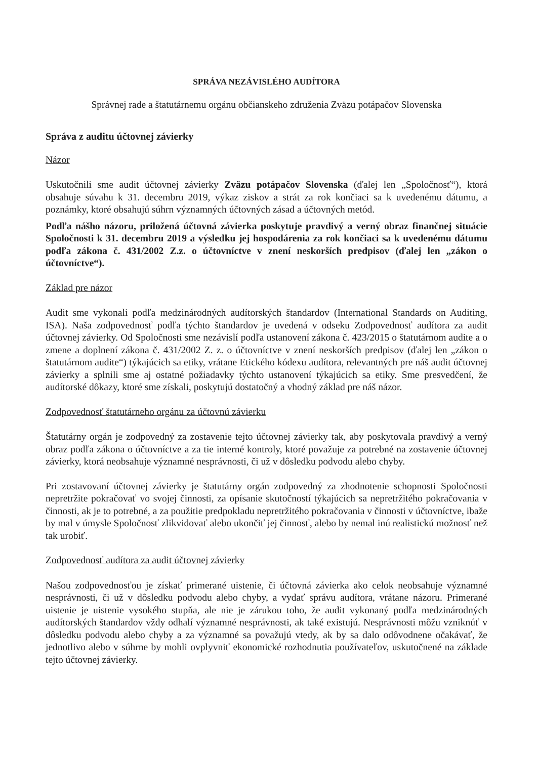SPRÁVA NEZÁVISLÉHO AUDÍTORA
Správnej rade a štatutárnemu orgánu občianskeho združenia Zväzu potápačov Slovenska
Správa z auditu účtovnej závierky
Názor
Uskutočnili sme audit účtovnej závierky Zväzu potápačov Slovenska (ďalej len „Spoločnosť“), ktorá obsahuje súvahu k 31. decembru 2019, výkaz ziskov a strát za rok končiaci sa k uvedenému dátumu, a poznámky, ktoré obsahujú súhrn významných účtovných zásad a účtovných metód.
Podľa nášho názoru, priložená účtovná závierka poskytuje pravdivý a verný obraz finančnej situácie Spoločnosti k 31. decembru 2019 a výsledku jej hospodárenia za rok končiaci sa k uvedenému dátumu podľa zákona č. 431/2002 Z.z. o účtovníctve v znení neskorších predpisov (ďalej len „zákon o účtovníctve“).
Základ pre názor
Audit sme vykonali podľa medzinárodných audítorských štandardov (International Standards on Auditing, ISA). Naša zodpovednosť podľa týchto štandardov je uvedená v odseku Zodpovednosť audítora za audit účtovnej závierky. Od Spoločnosti sme nezávislí podľa ustanovení zákona č. 423/2015 o štatutárnom audite a o zmene a doplnení zákona č. 431/2002 Z. z. o účtovníctve v znení neskorších predpisov (ďalej len „zákon o štatutárnom audite“) týkajúcich sa etiky, vrátane Etického kódexu audítora, relevantných pre náš audit účtovnej závierky a splnili sme aj ostatné požiadavky týchto ustanovení týkajúcich sa etiky. Sme presvedčení, že audítorské dôkazy, ktoré sme získali, poskytujú dostatočný a vhodný základ pre náš názor.
Zodpovednosť štatutárneho orgánu za účtovnú závierku
Štatutárny orgán je zodpovedný za zostavenie tejto účtovnej závierky tak, aby poskytovala pravdivý a verný obraz podľa zákona o účtovníctve a za tie interné kontroly, ktoré považuje za potrebné na zostavenie účtovnej závierky, ktorá neobsahuje významné nesprávnosti, či už v dôsledku podvodu alebo chyby.
Pri zostavovaní účtovnej závierky je štatutárny orgán zodpovedný za zhodnotenie schopnosti Spoločnosti nepretržite pokračovať vo svojej činnosti, za opísanie skutočností týkajúcich sa nepretržitého pokračovania v činnosti, ak je to potrebné, a za použitie predpokladu nepretržitého pokračovania v činnosti v účtovníctve, ibaže by mal v úmysle Spoločnosť zlikvidovať alebo ukončiť jej činnosť, alebo by nemal inú realistickú možnosť než tak urobiť.
Zodpovednosť audítora za audit účtovnej závierky
Našou zodpovednosťou je získať primerané uistenie, či účtovná závierka ako celok neobsahuje významné nesprávnosti, či už v dôsledku podvodu alebo chyby, a vydať správu audítora, vrátane názoru. Primerané uistenie je uistenie vysokého stupňa, ale nie je zárukou toho, že audit vykonaný podľa medzinárodných audítorských štandardov vždy odhalí významné nesprávnosti, ak také existujú. Nesprávnosti môžu vzniknúť v dôsledku podvodu alebo chyby a za významné sa považujú vtedy, ak by sa dalo odôvodnene očakávať, že jednotlivo alebo v súhrne by mohli ovplyvniť ekonomické rozhodnutia používateľov, uskutočnené na základe tejto účtovnej závierky.